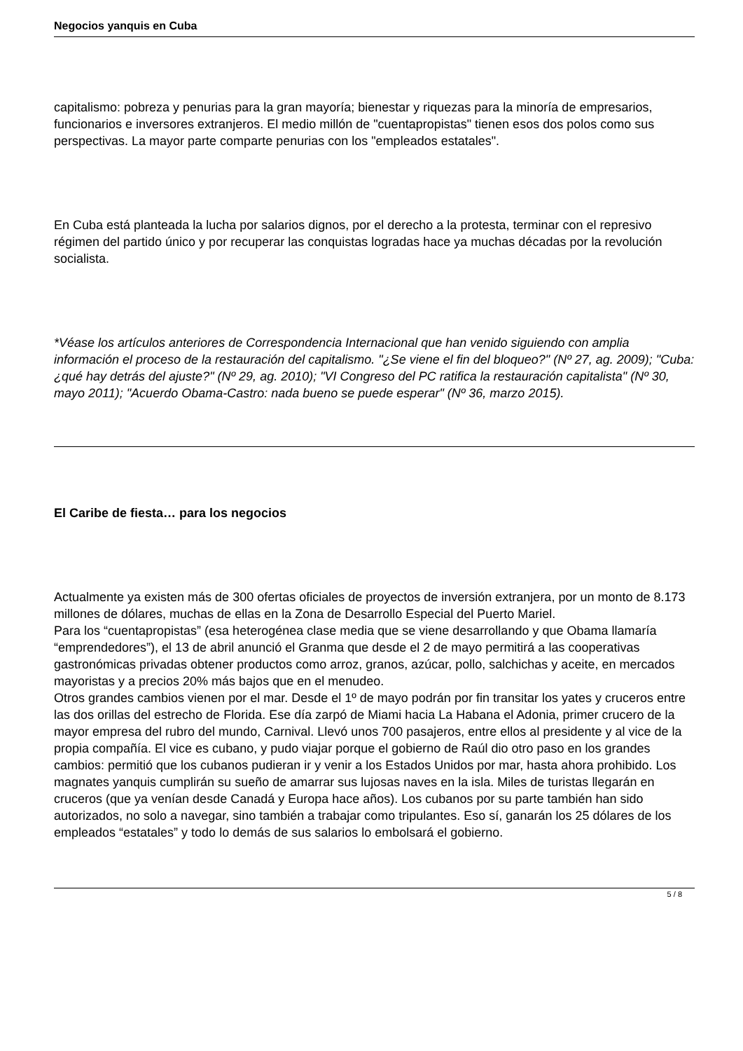Negocios yanquis en Cuba
capitalismo: pobreza y penurias para la gran mayoría; bienestar y riquezas para la minoría de empresarios, funcionarios e inversores extranjeros. El medio millón de "cuentapropistas" tienen esos dos polos como sus perspectivas. La mayor parte comparte penurias con los "empleados estatales".
En Cuba está planteada la lucha por salarios dignos, por el derecho a la protesta, terminar con el represivo régimen del partido único y por recuperar las conquistas logradas hace ya muchas décadas por la revolución socialista.
*Véase los artículos anteriores de Correspondencia Internacional que han venido siguiendo con amplia información el proceso de la restauración del capitalismo. "¿Se viene el fin del bloqueo?" (Nº 27, ag. 2009); "Cuba: ¿qué hay detrás del ajuste?" (Nº 29, ag. 2010); "VI Congreso del PC ratifica la restauración capitalista" (Nº 30, mayo 2011); "Acuerdo Obama-Castro: nada bueno se puede esperar" (Nº 36, marzo 2015).
El Caribe de fiesta… para los negocios
Actualmente ya existen más de 300 ofertas oficiales de proyectos de inversión extranjera, por un monto de 8.173 millones de dólares, muchas de ellas en la Zona de Desarrollo Especial del Puerto Mariel.
Para los “cuentapropistas” (esa heterogénea clase media que se viene desarrollando y que Obama llamaría “emprendedores”), el 13 de abril anunció el Granma que desde el 2 de mayo permitirá a las cooperativas gastronómicas privadas obtener productos como arroz, granos, azúcar, pollo, salchichas y aceite, en mercados mayoristas y a precios 20% más bajos que en el menudeo.
Otros grandes cambios vienen por el mar. Desde el 1º de mayo podrán por fin transitar los yates y cruceros entre las dos orillas del estrecho de Florida. Ese día zarpó de Miami hacia La Habana el Adonia, primer crucero de la mayor empresa del rubro del mundo, Carnival. Llevó unos 700 pasajeros, entre ellos al presidente y al vice de la propia compañía. El vice es cubano, y pudo viajar porque el gobierno de Raúl dio otro paso en los grandes cambios: permitió que los cubanos pudieran ir y venir a los Estados Unidos por mar, hasta ahora prohibido. Los magnates yanquis cumplirán su sueño de amarrar sus lujosas naves en la isla. Miles de turistas llegarán en cruceros (que ya venían desde Canadá y Europa hace años). Los cubanos por su parte también han sido autorizados, no solo a navegar, sino también a trabajar como tripulantes. Eso sí, ganarán los 25 dólares de los empleados “estatales” y todo lo demás de sus salarios lo embolsará el gobierno.
5 / 8